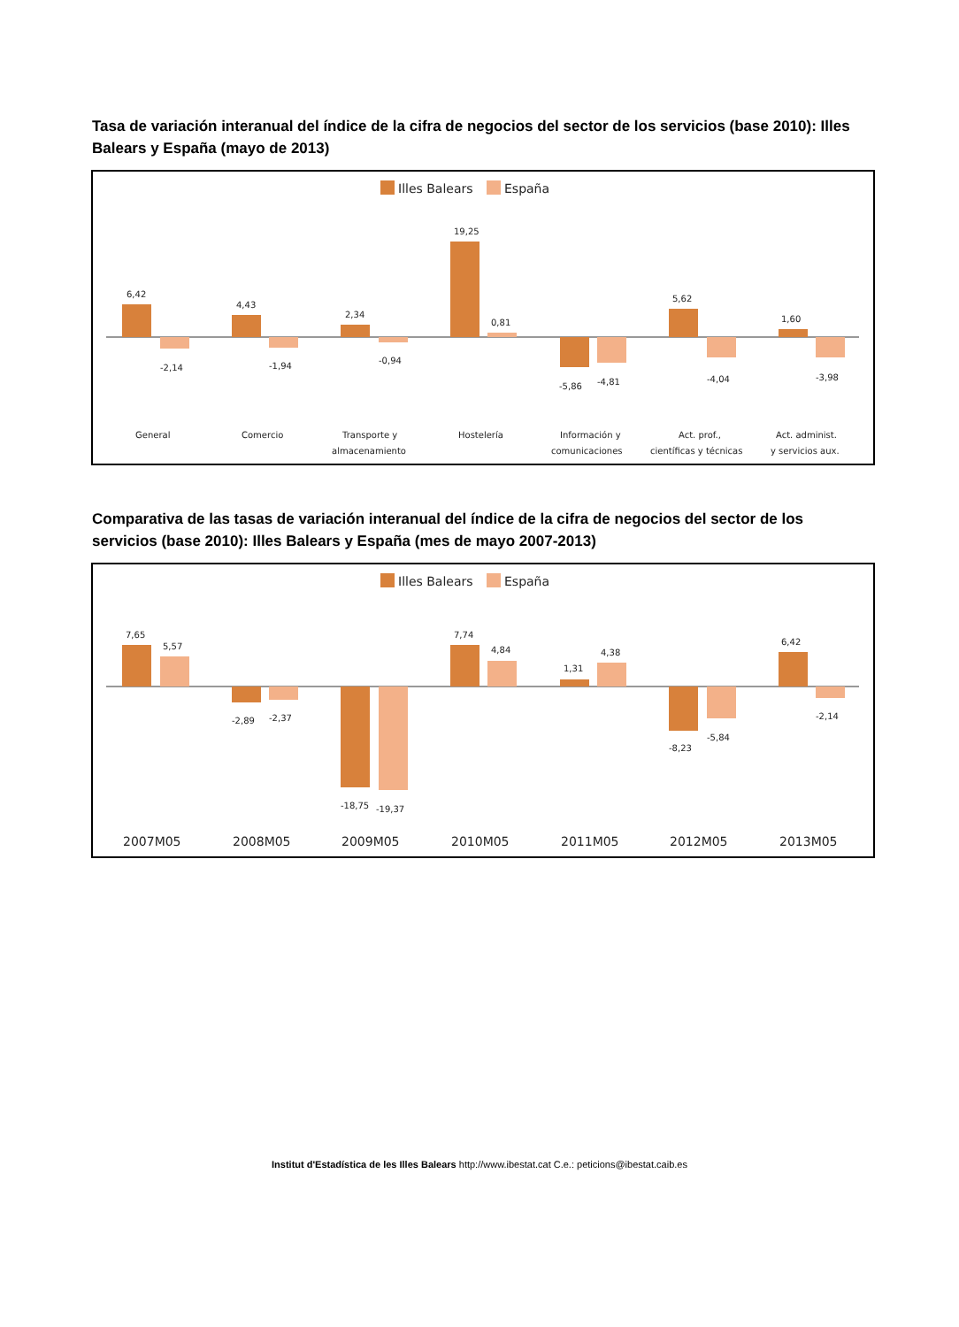Tasa de variación interanual del índice de la cifra de negocios del sector de los servicios (base 2010): Illes Balears y España (mayo de 2013)
Illes Balears
España
6,42
4,43
2,34
19,25
0,81
-5,86
-4,81
5,62
1,60
-2,14
-1,94
-0,94
-4,04
-3,98
General
Comercio
Transporte y
almacenamiento
Hostelería
Información y
comunicaciones
Act. prof.,
científicas y técnicas
Act. administ.
y servicios aux.
Comparativa de las tasas de variación interanual del índice de la cifra de negocios del sector de los servicios (base 2010): Illes Balears y España (mes de mayo 2007-2013)
Illes Balears
España
7,65
5,57
-2,89
-2,37
-18,75
-19,37
7,74
4,84
1,31
4,38
-8,23
-5,84
6,42
-2,14
2007M05
2008M05
2009M05
2010M05
2011M05
2012M05
2013M05
Institut d'Estadística de les Illes Balears http://www.ibestat.cat C.e.: peticions@ibestat.caib.es